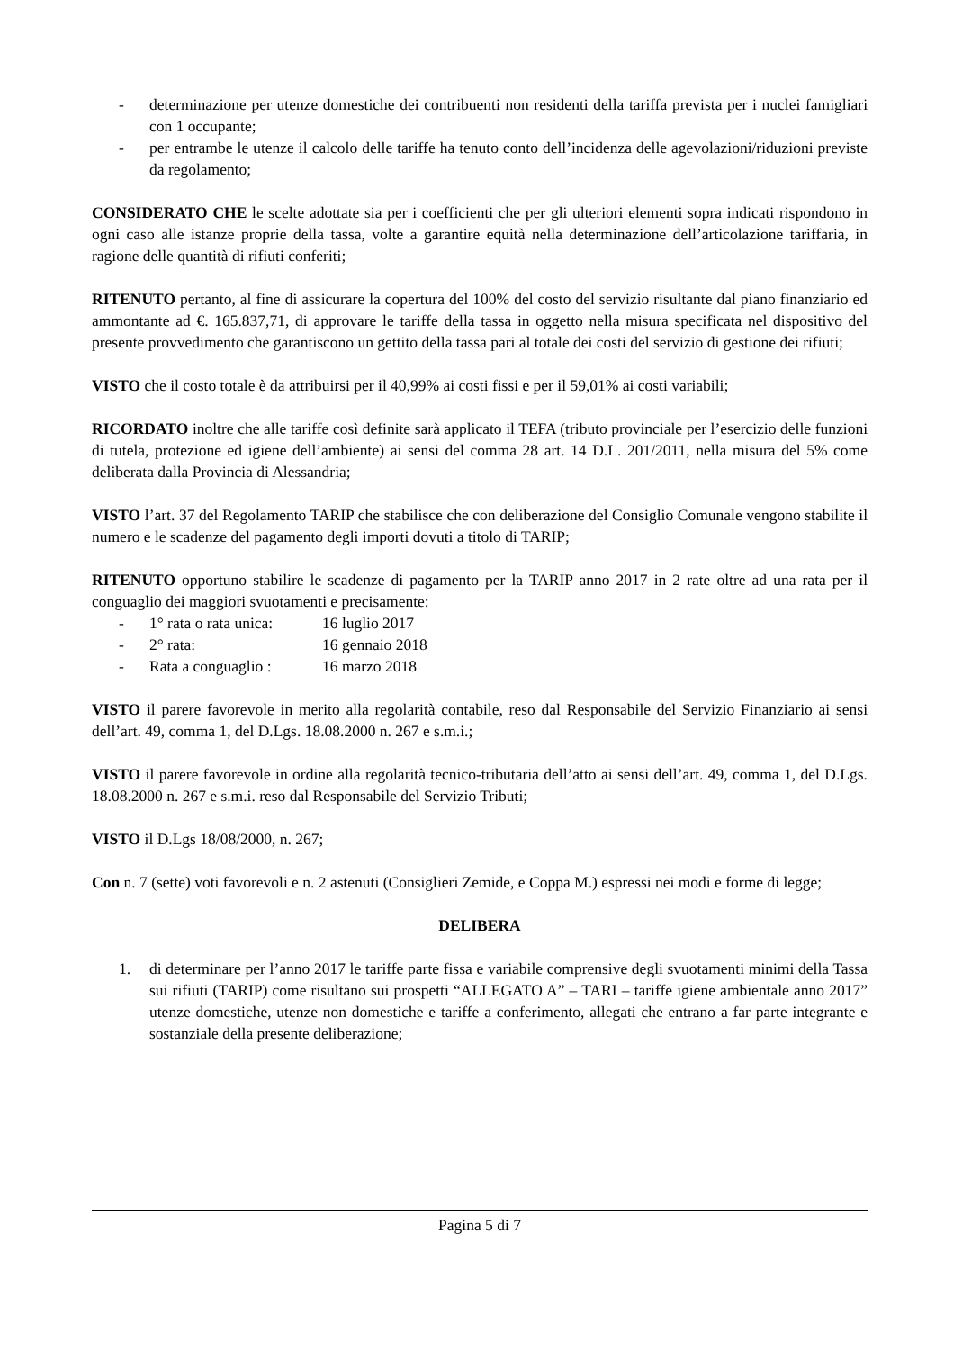- determinazione per utenze domestiche dei contribuenti non residenti della tariffa prevista per i nuclei famigliari con 1 occupante;
- per entrambe le utenze il calcolo delle tariffe ha tenuto conto dell’incidenza delle agevolazioni/riduzioni previste da regolamento;
CONSIDERATO CHE le scelte adottate sia per i coefficienti che per gli ulteriori elementi sopra indicati rispondono in ogni caso alle istanze proprie della tassa, volte a garantire equità nella determinazione dell’articolazione tariffaria, in ragione delle quantità di rifiuti conferiti;
RITENUTO pertanto, al fine di assicurare la copertura del 100% del costo del servizio risultante dal piano finanziario ed ammontante ad €. 165.837,71, di approvare le tariffe della tassa in oggetto nella misura specificata nel dispositivo del presente provvedimento che garantiscono un gettito della tassa pari al totale dei costi del servizio di gestione dei rifiuti;
VISTO che il costo totale è da attribuirsi per il 40,99% ai costi fissi e per il 59,01% ai costi variabili;
RICORDATO inoltre che alle tariffe così definite sarà applicato il TEFA (tributo provinciale per l’esercizio delle funzioni di tutela, protezione ed igiene dell’ambiente) ai sensi del comma 28 art. 14 D.L. 201/2011, nella misura del 5% come deliberata dalla Provincia di Alessandria;
VISTO l’art. 37 del Regolamento TARIP che stabilisce che con deliberazione del Consiglio Comunale vengono stabilite il numero e le scadenze del pagamento degli importi dovuti a titolo di TARIP;
RITENUTO opportuno stabilire le scadenze di pagamento per la TARIP anno 2017 in 2 rate oltre ad una rata per il conguaglio dei maggiori svuotamenti e precisamente:
- 1° rata o rata unica: 16 luglio 2017
- 2° rata: 16 gennaio 2018
- Rata a conguaglio : 16 marzo 2018
VISTO il parere favorevole in merito alla regolarità contabile, reso dal Responsabile del Servizio Finanziario ai sensi dell’art. 49, comma 1, del D.Lgs. 18.08.2000 n. 267 e s.m.i.;
VISTO il parere favorevole in ordine alla regolarità tecnico-tributaria dell’atto ai sensi dell’art. 49, comma 1, del D.Lgs. 18.08.2000 n. 267 e s.m.i. reso dal Responsabile del Servizio Tributi;
VISTO il D.Lgs 18/08/2000, n. 267;
Con n. 7 (sette) voti favorevoli e n. 2 astenuti (Consiglieri Zemide, e Coppa M.) espressi nei modi e forme di legge;
DELIBERA
1. di determinare per l’anno 2017 le tariffe parte fissa e variabile comprensive degli svuotamenti minimi della Tassa sui rifiuti (TARIP) come risultano sui prospetti “ALLEGATO A” – TARI – tariffe igiene ambientale anno 2017” utenze domestiche, utenze non domestiche e tariffe a conferimento, allegati che entrano a far parte integrante e sostanziale della presente deliberazione;
Pagina 5 di 7